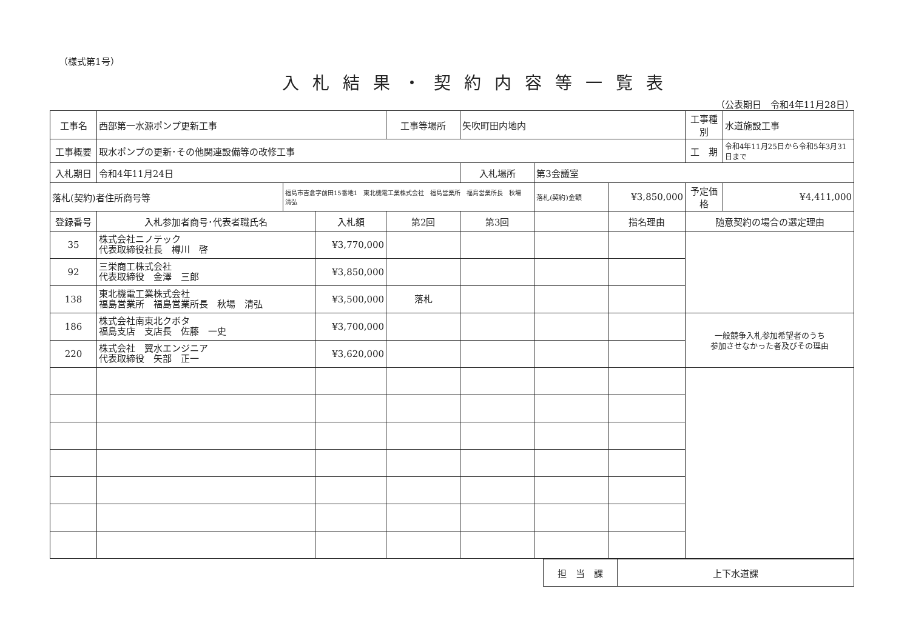（様式第1号）
入札結果・契約内容等一覧表
（公表期日　令和4年11月28日）
| 工事名 | 西部第一水源ポンプ更新工事 | | | 工事等場所 | 矢吹町田内地内 | | | 工事種別 | 水道施設工事 |
| 工事概要 | 取水ポンプの更新･その他関連設備等の改修工事 | | | | | | | 工 期 | 令和4年11月25日から令和5年3月31日まで |
| 入札期日 | 令和4年11月24日 | | | | 入札場所 | 第3会議室 | | | |
| 落札(契約)者住所商号等 | | 福島市吉倉字前田15番地1 東北機電工業株式会社 福島営業所 福島営業所長 秋場 清弘 | | | | 落札(契約)金額 | ¥3,850,000 | 予定価格 | ¥4,411,000 |
| 登録番号 | 入札参加者商号･代表者職氏名 | | 入札額 | 第2回 | 第3回 | | 指名理由 | 随意契約の場合の選定理由 | |
| 35 | 株式会社ニノテック 代表取締役社長 樽川 啓 | | ¥3,770,000 | | | | | | |
| 92 | 三栄商工株式会社 代表取締役 金澤 三郎 | | ¥3,850,000 | | | | | | |
| 138 | 東北機電工業株式会社 福島営業所 福島営業所長 秋場 清弘 | | ¥3,500,000 | 落札 | | | | | |
| 186 | 株式会社南東北クボタ 福島支店 支店長 佐藤 一史 | | ¥3,700,000 | | | | | 一般競争入札参加希望者のうち 参加させなかった者及びその理由 | |
| 220 | 株式会社 翼水エンジニア 代表取締役 矢部 正一 | | ¥3,620,000 | | | | | | |
| 担 当 課 | 上下水道課 |